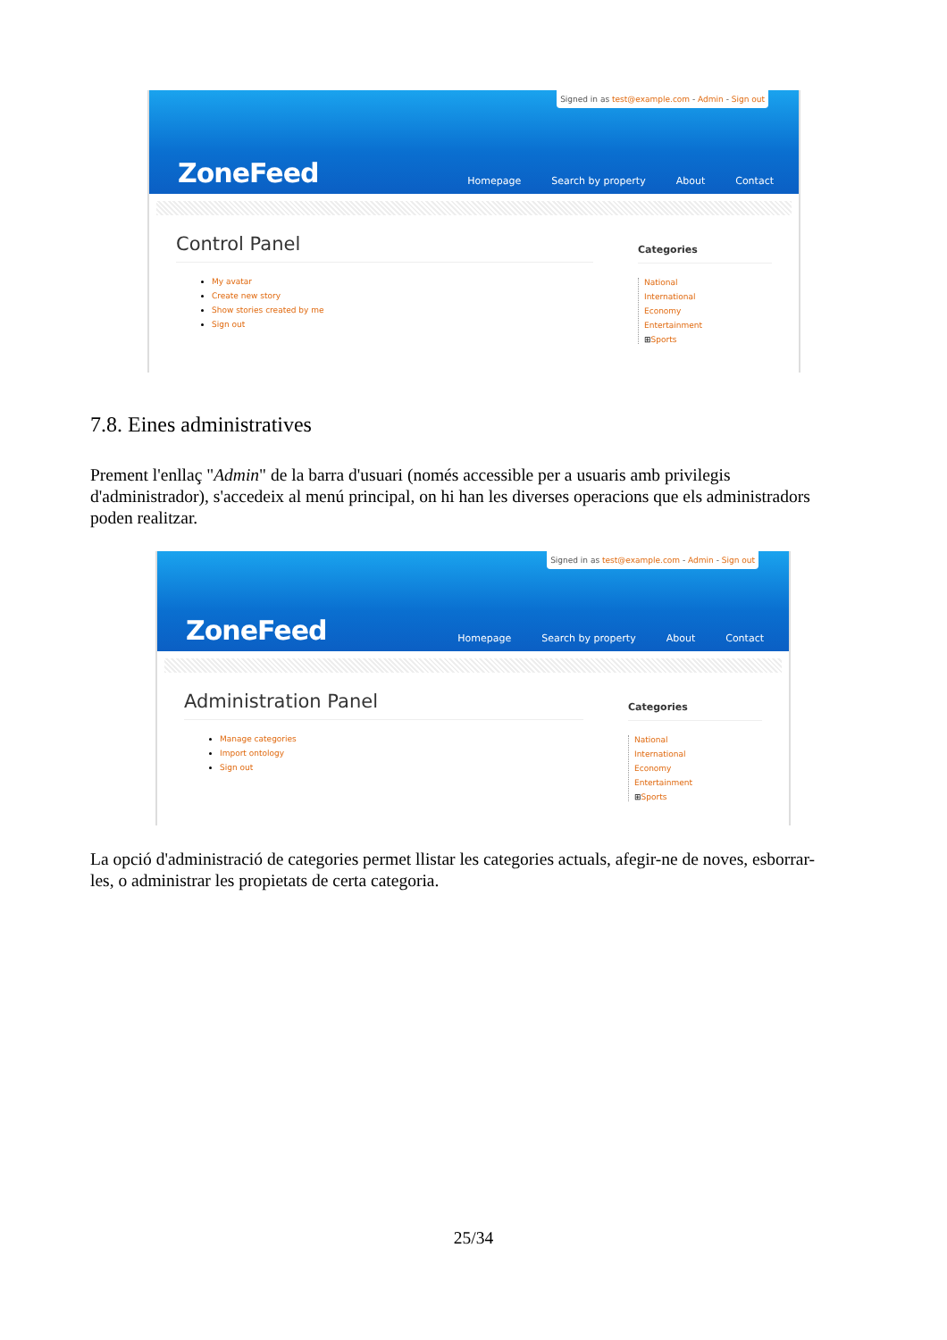Signed in as test@example.com - Admin - Sign out
ZoneFeed
Homepage Search by property About Contact
Control Panel
My avatar
Create new story
Show stories created by me
Sign out
Categories
National
International
Economy
Entertainment
⊞Sports
7.8. Eines administratives
Prement l'enllaç "Admin" de la barra d'usuari (només accessible per a usuaris amb privilegis d'administrador), s'accedeix al menú principal, on hi han les diverses operacions que els administradors poden realitzar.
Signed in as test@example.com - Admin - Sign out
ZoneFeed
Homepage Search by property About Contact
Administration Panel
Manage categories
Import ontology
Sign out
Categories
National
International
Economy
Entertainment
⊞Sports
La opció d'administració de categories permet llistar les categories actuals, afegir-ne de noves, esborrar-les, o administrar les propietats de certa categoria.
25/34